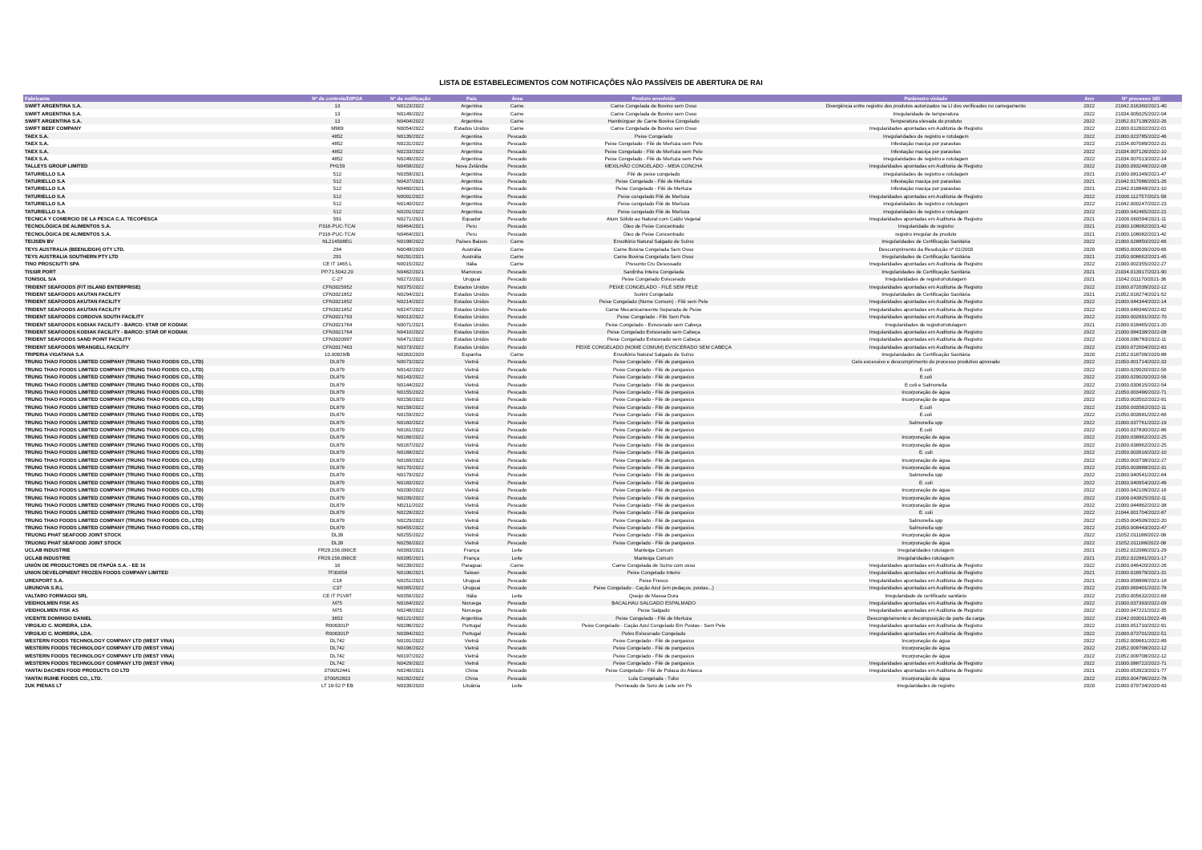LISTA DE ESTABELECIMENTOS COM NOTIFICAÇÕES NÃO PASSÍVEIS DE ABERTURA DE RAI
| Fabricante | Nº de controle/DIPOA | Nº da notificação | País | Área | Produto envolvido | Parâmetro violado | Ano | Nº processo SEI |
| --- | --- | --- | --- | --- | --- | --- | --- | --- |
| SWIFT ARGENTINA S.A. | 13 | N0123/2022 | Argentina | Carne | Carne Congelada de Bovino sem Osso | Divergência entre registro dos produtos autorizados na LI dos verificados no carregamento | 2022 | 21042.016360/2021-40 |
| SWIFT ARGENTINA S.A. | 13 | N0149/2022 | Argentina | Carne | Carne Congelada de Bovino sem Osso | Irregularidade de temperatura | 2022 | 21034.005025/2022-04 |
| SWIFT ARGENTINA S.A. | 13 | N0404/2022 | Argentina | Carne | Hambúrguer de Carne Bovina Congelado | Temperatura elevada do produto | 2022 | 21052.017138/2022-26 |
| SWIFT BEEF COMPANY | M969 | N0054/2022 | Estados Unidos | Carne | Carne Congelada de Bovino sem Osso | Irregularidades apontadas em Auditoria de Registro | 2022 | 21000.012602/2022-01 |
| TAEX S.A. | 4852 | N0139/2022 | Argentina | Pescado | Peixe Congelado | Irregularidades de registro e rotulagem | 2022 | 21000.023785/2022-46 |
| TAEX S.A. | 4852 | N0231/2022 | Argentina | Pescado | Peixe Congelado - Filé de Merluza sem Pele | Infestação maciça por parasitas | 2022 | 21034.007089/2022-31 |
| TAEX S.A. | 4852 | N0233/2022 | Argentina | Pescado | Peixe Congelado - Filé de Merluza sem Pele | Infestação maciça por parasitas | 2022 | 21034.007126/2022-10 |
| TAEX S.A. | 4852 | N0249/2022 | Argentina | Pescado | Peixe Congelado - Filé de Merluza sem Pele | irregularidades de registro e rotulagem | 2022 | 21034.007013/2022-14 |
| TALLEYS GROUP LIMITED | PH159 | N0458/2022 | Nova Zelândia | Pescado | MEXILHÃO CONGELADO - MEIA CONCHA | Irregularidades apontadas em Auditoria de Registro | 2022 | 21000.093248/2022-08 |
| TATURIELLO S.A | 512 | N0358/2021 | Argentina | Pescado | Filé de peixe congelado | irregularidades de registro e rotulagem | 2021 | 21000.081349/2021-47 |
| TATURIELLO S.A | 512 | N0437/2021 | Argentina | Pescado | Peixe Congelado - Filé de Merluza | Infestação maciça por parasitas | 2021 | 21042.017086/2021-26 |
| TATURIELLO S.A | 512 | N0460/2021 | Argentina | Pescado | Peixe Congelado - Filé de Merluza | Infestação maciça por parasitas | 2021 | 21042.018848/2021-10 |
| TATURIELLO S.A | 512 | N0001/2022 | Argentina | Pescado | Peixe congelado Filé de Merluza | Irregularidades apontadas em Auditoria de Registro | 2022 | 21000.112757/2021-58 |
| TATURIELLO S.A | 512 | N0140/2022 | Argentina | Pescado | Peixe congelado Filé de Merluza | irregularidades de registro e rotulagem | 2022 | 21042.000247/2022-23 |
| TATURIELLO S.A | 512 | N0201/2022 | Argentina | Pescado | Peixe congelado Filé de Merluza | irregularidades de registro e rotulagem | 2022 | 21000.042465/2022-21 |
| TECNICA Y COMERCIO DE LA PESCA C.A. TECOPESCA | 591 | N0271/2021 | Equador | Pescado | Atum Sólido ao Natural com Caldo Vegetal | Irregularidades apontadas em Auditoria de Registro | 2021 | 21000.060594/2021-11 |
| TECNOLÓGICA DE ALIMENTOS S.A. | P316-PUC-TCAI | N0464/2021 | Peru | Pescado | Óleo de Peixe Concentrado | Irregularidade de registro | 2021 | 21000.108082/2021-42 |
| TECNOLÓGICA DE ALIMENTOS S.A. | P316-PUC-TCAI | N0464/2021 | Peru | Pescado | Óleo de Peixe Concentrado | registro irregular de produto | 2021 | 21000.108082/2021-42 |
| TEIJSEN BV | NL214508EG | N0198/2022 | Países Baixos | Carne | Envoltório Natural Salgado de Suíno | Irregularidades de Certificação Sanitária | 2022 | 21000.028850/2022-66 |
| TEYS AUSTRALIA (BEENLEIGH) OTY LTD. | 294 | N0048/2020 | Austrália | Carne | Carne Bovina Congelada Sem Osso | Descumprimento da Resolução nº 01/2003 | 2020 | 03850.000039/2020-66 |
| TEYS AUSTRALIA SOUTHERN PTY LTD | 291 | N0291/2021 | Austrália | Carne | Carne Bovina Congelada Sem Osso | Irregularidades de Certificação Sanitária | 2021 | 21050.008662/2021-45 |
| TINO PROSCIUTTI SPA | CE IT 1465 L | N0015/2022 | Itália | Carne | Presunto Cru Desossado | Irregularidades apontadas em Auditoria de Registro | 2022 | 21000.002355/2022-27 |
| TISSIR PORT | PP.71.5042.20 | N0462/2021 | Marrocos | Pescado | Sardinha Inteira Congelada | Irregularidades de Certificação Sanitária | 2021 | 21034.013917/2021-90 |
| TONISOL S/A | C-27 | N0272/2021 | Uruguai | Pescado | Peixe Congelado Eviscerado | Irregularidades de registro/rotulagem | 2021 | 21042.011170/2021-36 |
| TRIDENT SEAFOODS (F/T ISLAND ENTERPRISE) | CFN3025952 | N0375/2022 | Estados Unidos | Pescado | PEIXE CONGELADO - FILÉ SEM PELE | Irregularidades apontadas em Auditoria de Registro | 2022 | 21000.072039/2022-12 |
| TRIDENT SEAFOODS AKUTAN FACILITY | CFN3021852 | N0294/2021 | Estados Unidos | Pescado | Surimi Congelado | Irregularidades de Certificação Sanitária | 2021 | 21052.018274/2021-52 |
| TRIDENT SEAFOODS AKUTAN FACILITY | CFN3021852 | N0214/2022 | Estados Unidos | Pescado | Peixe Congelado (Nome Comum) - Filé sem Pele | Irregularidades apontadas em Auditoria de Registro | 2022 | 21000.044344/2022-14 |
| TRIDENT SEAFOODS AKUTAN FACILITY | CFN3021852 | N0247/2022 | Estados Unidos | Pescado | Carne Mecanicameente Separada de Peixe | Irregularidades apontadas em Auditoria de Registro | 2022 | 21000.048346/2022-82 |
| TRIDENT SEAFOODS CORDOVA SOUTH FACILITY | CFN3021793 | N0013/2022 | Estados Unidos | Pescado | Peixe Congelado - Filé Sem Pele | Irregularidades apontadas em Auditoria de Registro | 2022 | 21000.002691/2022-70 |
| TRIDENT SEAFOODS KODIAK FACILITY - BARCO: STAR OF KODIAK | CFN3021764 | N0071/2021 | Estados Unidos | Pescado | Peixe Congelado - Eviscerado sem Cabeça | Irregularidades de registro/rotulagem | 2021 | 21000.018465/2021-20 |
| TRIDENT SEAFOODS KODIAK FACILITY - BARCO: STAR OF KODIAK | CFN3021764 | N0410/2022 | Estados Unidos | Pescado | Peixe Congelado Eviscerado sem Cabeça | Irregularidades apontadas em Auditoria de Registro | 2022 | 21000.084338/2022-08 |
| TRIDENT SEAFOODS SAND POINT FACILITY | CFN3020997 | N0471/2022 | Estados Unidos | Pescado | Peixe Congelado Eviscerado sem Cabeça | Irregularidades apontadas em Auditoria de Registro | 2022 | 21000.096783/2022-11 |
| TRIDENT SEAFOODS WRANGELL FACILITY | CFN3017463 | N0373/2022 | Estados Unidos | Pescado | PEIXE CONGELADO (NOME COMUM) EVISCERADO SEM CABEÇA | Irregularidades apontadas em Auditoria de Registro | 2022 | 21000.072004/2022-83 |
| TRIPERIA VIGATANA S.A | 10.00929/B | N0363/2020 | Espanha | Carne | Envoltório Natural Salgado de Suíno | Irregularidades de Certificação Sanitária | 2020 | 21052.018709/2020-88 |
| TRUNG THAO FOODS LIMITED COMPANY (TRUNG THAO FOODS CO., LTD) | DL879 | N0073/2022 | Vietnã | Pescado | Peixe Congelado - Filé de pangasius | Gelo excessivo e descumprimento do processo produtivo aprovado | 2022 | 21050.001714/2022-33 |
| TRUNG THAO FOODS LIMITED COMPANY (TRUNG THAO FOODS CO., LTD) | DL879 | N0142/2022 | Vietnã | Pescado | Peixe Congelado - Filé de pangasius | E.coli | 2022 | 21000.029020/2022-56 |
| TRUNG THAO FOODS LIMITED COMPANY (TRUNG THAO FOODS CO., LTD) | DL879 | N0143/2022 | Vietnã | Pescado | Peixe Congelado - Filé de pangasius | E.coli | 2022 | 21000.029020/2022-56 |
| TRUNG THAO FOODS LIMITED COMPANY (TRUNG THAO FOODS CO., LTD) | DL879 | N0144/2022 | Vietnã | Pescado | Peixe Congelado - Filé de pangasius | E.coli e Salmonella | 2022 | 21000.030615/2022-54 |
| TRUNG THAO FOODS LIMITED COMPANY (TRUNG THAO FOODS CO., LTD) | DL879 | N0155/2022 | Vietnã | Pescado | Peixe Congelado - Filé de pangasius | Incorporação de água | 2022 | 21050.003496/2022-71 |
| TRUNG THAO FOODS LIMITED COMPANY (TRUNG THAO FOODS CO., LTD) | DL879 | N0156/2022 | Vietnã | Pescado | Peixe Congelado - Filé de pangasius | Incorporação de água | 2022 | 21050.003502/2022-91 |
| TRUNG THAO FOODS LIMITED COMPANY (TRUNG THAO FOODS CO., LTD) | DL879 | N0158/2022 | Vietnã | Pescado | Peixe Congelado - Filé de pangasius | E.coli | 2022 | 21050.003562/2022-11 |
| TRUNG THAO FOODS LIMITED COMPANY (TRUNG THAO FOODS CO., LTD) | DL879 | N0159/2022 | Vietnã | Pescado | Peixe Congelado - Filé de pangasius | E.coli | 2022 | 21050.003681/2022-66 |
| TRUNG THAO FOODS LIMITED COMPANY (TRUNG THAO FOODS CO., LTD) | DL879 | N0160/2022 | Vietnã | Pescado | Peixe Congelado - Filé de pangasius | Salmonella spp | 2022 | 21000.037761/2022-19 |
| TRUNG THAO FOODS LIMITED COMPANY (TRUNG THAO FOODS CO., LTD) | DL879 | N0161/2022 | Vietnã | Pescado | Peixe Congelado - Filé de pangasius | E.coli | 2022 | 21000.037830/2022-86 |
| TRUNG THAO FOODS LIMITED COMPANY (TRUNG THAO FOODS CO., LTD) | DL879 | N0166/2022 | Vietnã | Pescado | Peixe Congelado - Filé de pangasius | Incorporação de água | 2022 | 21000.038962/2022-25 |
| TRUNG THAO FOODS LIMITED COMPANY (TRUNG THAO FOODS CO., LTD) | DL879 | N0167/2022 | Vietnã | Pescado | Peixe Congelado - Filé de pangasius | Incorporação de água | 2022 | 21000.038962/2022-25 |
| TRUNG THAO FOODS LIMITED COMPANY (TRUNG THAO FOODS CO., LTD) | DL879 | N0168/2022 | Vietnã | Pescado | Peixe Congelado - Filé de pangasius | E. coli | 2022 | 21050.003916/2022-10 |
| TRUNG THAO FOODS LIMITED COMPANY (TRUNG THAO FOODS CO., LTD) | DL879 | N0169/2022 | Vietnã | Pescado | Peixe Congelado - Filé de pangasius | Incorporação de água | 2022 | 21050.003738/2022-27 |
| TRUNG THAO FOODS LIMITED COMPANY (TRUNG THAO FOODS CO., LTD) | DL879 | N0170/2022 | Vietnã | Pescado | Peixe Congelado - Filé de pangasius | Incorporação de água | 2022 | 21050.003888/2022-31 |
| TRUNG THAO FOODS LIMITED COMPANY (TRUNG THAO FOODS CO., LTD) | DL879 | N0179/2022 | Vietnã | Pescado | Peixe Congelado - Filé de pangasius | Salmonella spp | 2022 | 21000.040541/2022-64 |
| TRUNG THAO FOODS LIMITED COMPANY (TRUNG THAO FOODS CO., LTD) | DL879 | N0183/2022 | Vietnã | Pescado | Peixe Congelado - Filé de pangasius | E. coli | 2022 | 21000.040954/2022-49 |
| TRUNG THAO FOODS LIMITED COMPANY (TRUNG THAO FOODS CO., LTD) | DL879 | N0200/2022 | Vietnã | Pescado | Peixe Congelado - Filé de pangasius | Incorporação de água | 2022 | 21000.042109/2022-16 |
| TRUNG THAO FOODS LIMITED COMPANY (TRUNG THAO FOODS CO., LTD) | DL879 | N0209/2022 | Vietnã | Pescado | Peixe Congelado - Filé de pangasius | Incorporação de água | 2022 | 21000.043825/2022-11 |
| TRUNG THAO FOODS LIMITED COMPANY (TRUNG THAO FOODS CO., LTD) | DL879 | N0211/2022 | Vietnã | Pescado | Peixe Congelado - Filé de pangasius | Incorporação de água | 2022 | 21000.044862/2022-38 |
| TRUNG THAO FOODS LIMITED COMPANY (TRUNG THAO FOODS CO., LTD) | DL879 | N0228/2022 | Vietnã | Pescado | Peixe Congelado - Filé de pangasius | E. coli | 2022 | 21044.001704/2022-87 |
| TRUNG THAO FOODS LIMITED COMPANY (TRUNG THAO FOODS CO., LTD) | DL879 | N0229/2022 | Vietnã | Pescado | Peixe Congelado - Filé de pangasius | Salmonella spp | 2022 | 21050.004509/2022-20 |
| TRUNG THAO FOODS LIMITED COMPANY (TRUNG THAO FOODS CO., LTD) | DL879 | N0455/2022 | Vietnã | Pescado | Peixe Congelado - Filé de pangasius | Salmonella spp | 2022 | 21050.008443/2022-47 |
| TRUONG PHAT SEAFOOD JOINT STOCK | DL39 | N0255/2022 | Vietnã | Pescado | Peixe Congelado - Filé de pangasius | Incorporação de água | 2022 | 21052.011188/2022-08 |
| TRUONG PHAT SEAFOOD JOINT STOCK | DL39 | N0256/2022 | Vietnã | Pescado | Peixe Congelado - Filé de pangasius | Incorporação de água | 2022 | 21052.011188/2022-08 |
| UCLAB INDUSTRIE | FR29.156.090CE | N0383/2021 | França | Leite | Manteiga Comum | Irregularidades rotulagem | 2021 | 21052.022086/2021-29 |
| UCLAB INDUSTRIE | FR29.156.090CE | N0395/2021 | França | Leite | Manteiga Comum | Irregularidades rotulagem | 2021 | 21052.022881/2021-17 |
| UNIÓN DE PRODUCTORES DE ITAPÚA S.A. - EE 16 | 16 | N0239/2022 | Paraguai | Carne | Carne Congelada de Suíno com osso | Irregularidades apontadas em Auditoria de Registro | 2022 | 21000.046420/2022-26 |
| UNION DEVELOPMENT FROZEN FOODS COMPANY LIMITED | 7F30058 | N0106/2021 | Taiwan | Pescado | Peixe Congelado Inteiro | Irregularidades apontadas em Auditoria de Registro | 2021 | 21000.018978/2021-31 |
| UREXPORT S.A. | C18 | N0251/2021 | Uruguai | Pescado | Peixe Fresco | Irregularidades apontadas em Auditoria de Registro | 2021 | 21000.058898/2021-18 |
| URUNOVA S.R.L | C37 | N0365/2022 | Uruguai | Pescado | Peixe Congelado - Cação Azul (em pedaços, postas...) | Irregularidades apontadas em Auditoria de Registro | 2022 | 21000.069401/2022-78 |
| VALTARO FORMAGGI SRL | CE IT P1V8T | N0356/2022 | Itália | Leite | Queijo de Massa Dura | Irregularidade de certificado sanitário | 2022 | 21050.005632/2022-68 |
| VEIDHOLMEN FISK AS | M75 | N0164/2022 | Noruega | Pescado | BACALHAU SALGADO ESPALMADO | Irregularidades apontadas em Auditoria de Registro | 2022 | 21000.037393/2022-09 |
| VEIDHOLMEN FISK AS | M75 | N0248/2022 | Noruega | Pescado | Peixe Salgado | Irregularidades apontadas em Auditoria de Registro | 2022 | 21000.047221/2022-35 |
| VICENTE DOMINGO DANIEL | 3653 | N0121/2022 | Argentina | Pescado | Peixe Congelado - Filé de Merluza | Descongelamento e decomposição de parte da carga | 2022 | 21042.003011/2022-49 |
| VIRGILIO C. MOREIRA, LDA. | R006301P | N0286/2022 | Portugal | Pescado | Peixe Congelado - Cação Azul Congelado Em Postas - Sem Pele | Irregularidades apontadas em Auditoria de Registro | 2022 | 21000.051710/2022-91 |
| VIRGILIO C. MOREIRA, LDA. | R006301P | N0384/2022 | Portugal | Pescado | Polvo Eviscerado Congelado | Irregularidades apontadas em Auditoria de Registro | 2022 | 21000.073701/2022-51 |
| WESTERN FOODS TECHNOLOGY COMPANY LTD (WEST VINA) | DL742 | N0191/2022 | Vietnã | Pescado | Peixe Congelado - Filé de pangasius | Incorporação de água | 2022 | 21052.009661/2022-89 |
| WESTERN FOODS TECHNOLOGY COMPANY LTD (WEST VINA) | DL742 | N0196/2022 | Vietnã | Pescado | Peixe Congelado - Filé de pangasius | Incorporação de água | 2022 | 21052.009708/2022-12 |
| WESTERN FOODS TECHNOLOGY COMPANY LTD (WEST VINA) | DL742 | N0197/2022 | Vietnã | Pescado | Peixe Congelado - Filé de pangasius | Incorporação de água | 2022 | 21052.009708/2022-12 |
| WESTERN FOODS TECHNOLOGY COMPANY LTD (WEST VINA) | DL742 | N0429/2022 | Vietnã | Pescado | Peixe Congelado - Filé de pangasius | Irregularidades apontadas em Auditoria de Registro | 2022 | 21000.088722/2022-71 |
| YANTAI DACHEN FOOD PRODUCTS CO LTD | 3700/02441 | N0240/2021 | China | Pescado | Peixe Congelado - Filé de Polaca do Alasca | Irregularidades apontadas em Auditoria de Registro | 2021 | 21000.053923/2021-77 |
| YANTAI RUIHE FOODS CO., LTD. | 3700/02833 | N0282/2022 | China | Pescado | Lula Congelada - Tubo | Incorporação de água | 2022 | 21050.004796/2022-78 |
| ZUK PIENAS LT | LT 19-52 P EB | N0339/2020 | Lituânia | Leite | Permeado de Soro de Leite em Pó | Irregularidades de registro | 2020 | 21000.079734/2020-43 |